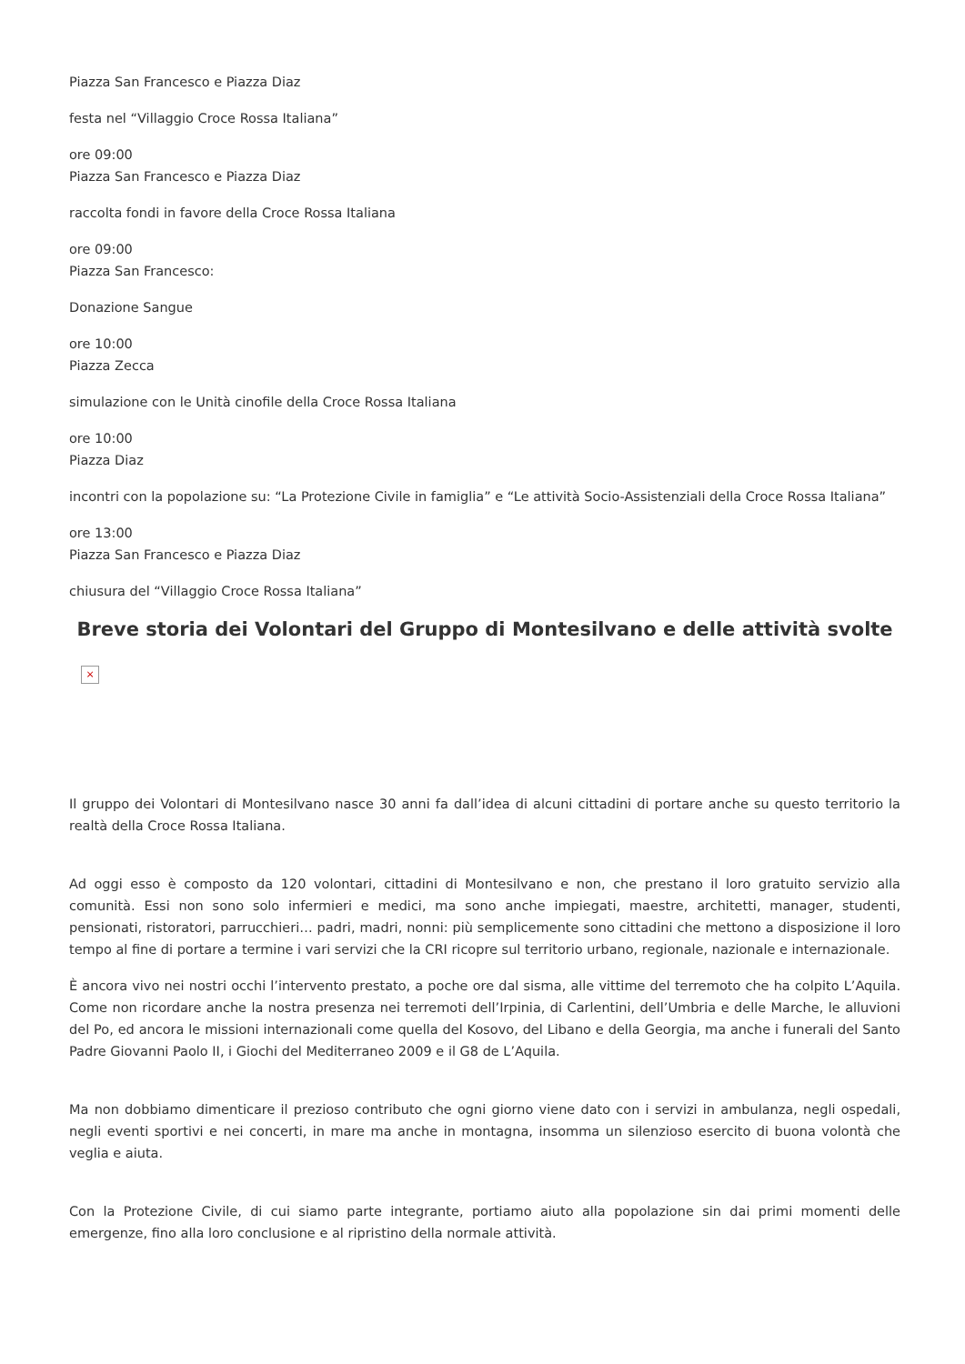Piazza San Francesco e Piazza Diaz
festa nel “Villaggio Croce Rossa Italiana”
ore 09:00
Piazza San Francesco e Piazza Diaz
raccolta fondi in favore della Croce Rossa Italiana
ore 09:00
Piazza San Francesco:
Donazione Sangue
ore 10:00
Piazza Zecca
simulazione con le Unità cinofile della Croce Rossa Italiana
ore 10:00
Piazza Diaz
incontri con la popolazione su: “La Protezione Civile in famiglia” e “Le attività Socio-Assistenziali della Croce Rossa Italiana”
ore 13:00
Piazza San Francesco e Piazza Diaz
chiusura del “Villaggio Croce Rossa Italiana”
Breve storia dei Volontari del Gruppo di Montesilvano e delle attività svolte
×
Il gruppo dei Volontari di Montesilvano nasce 30 anni fa dall’idea di alcuni cittadini di portare anche su questo territorio la realtà della Croce Rossa Italiana.
Ad oggi esso è composto da 120 volontari, cittadini di Montesilvano e non, che prestano il loro gratuito servizio alla comunità. Essi non sono solo infermieri e medici, ma sono anche impiegati, maestre, architetti, manager, studenti, pensionati, ristoratori, parrucchieri… padri, madri, nonni: più semplicemente sono cittadini che mettono a disposizione il loro tempo al fine di portare a termine i vari servizi che la CRI ricopre sul territorio urbano, regionale, nazionale e internazionale.
È ancora vivo nei nostri occhi l’intervento prestato, a poche ore dal sisma, alle vittime del terremoto che ha colpito L’Aquila. Come non ricordare anche la nostra presenza nei terremoti dell’Irpinia, di Carlentini, dell’Umbria e delle Marche, le alluvioni del Po, ed ancora le missioni internazionali come quella del Kosovo, del Libano e della Georgia, ma anche i funerali del Santo Padre Giovanni Paolo II, i Giochi del Mediterraneo 2009 e il G8 de L’Aquila.
Ma non dobbiamo dimenticare il prezioso contributo che ogni giorno viene dato con i servizi in ambulanza, negli ospedali, negli eventi sportivi e nei concerti, in mare ma anche in montagna, insomma un silenzioso esercito di buona volontà che veglia e aiuta.
Con la Protezione Civile, di cui siamo parte integrante, portiamo aiuto alla popolazione sin dai primi momenti delle emergenze, fino alla loro conclusione e al ripristino della normale attività.